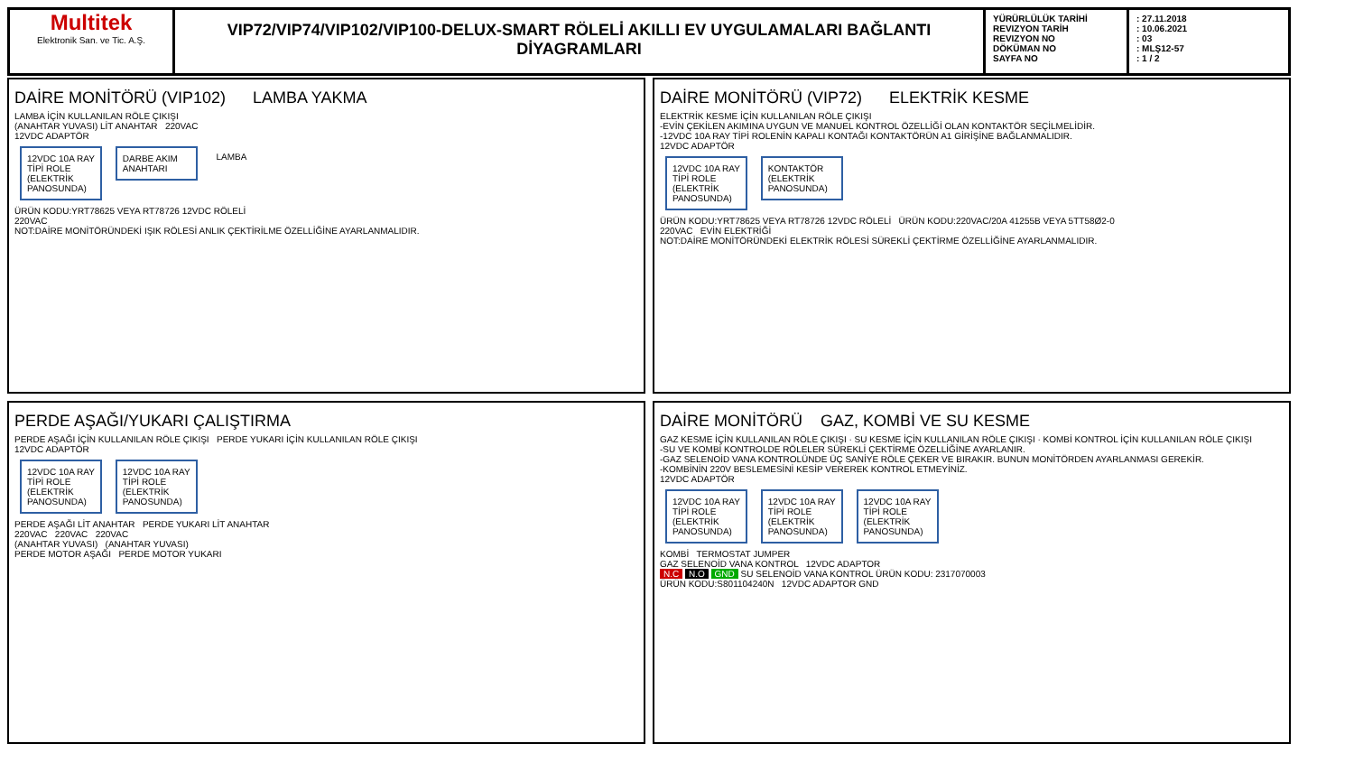Multitek
Elektronik San. ve Tic. A.Ş.
VIP72/VIP74/VIP102/VIP100-DELUX-SMART RÖLELİ AKILLI EV UYGULAMALARI BAĞLANTI DİYAGRAMLARI
YÜRÜRLÜLÜK TARİHİ
REVIZYON TARİH
REVIZYON NO
DÖKÜMAN NO
SAYFA NO
: 27.11.2018
: 10.06.2021
: 03
: MLŞ12-57
: 1 / 2
DAİRE MONİTÖRÜ (VIP102) LAMBA YAKMA
LAMBA İÇİN KULLANILAN RÖLE ÇIKIŞI
(ANAHTAR YUVASI) LİT ANAHTAR 220VAC
12VDC ADAPTÖR
12VDC 10A RAY TİPİ ROLE (ELEKTRİK PANOSUNDA)
DARBE AKIM ANAHTARI
LAMBA
ÜRÜN KODU:YRT78625 VEYA RT78726 12VDC RÖLELİ
220VAC
NOT:DAİRE MONİTÖRÜNDEKİ IŞIK RÖLESİ ANLIK ÇEKTİRİLME ÖZELLİĞİNE AYARLANMALIDIR.
DAİRE MONİTÖRÜ (VIP72) ELEKTRİK KESME
ELEKTRİK KESME İÇİN KULLANILAN RÖLE ÇIKIŞI
-EVİN ÇEKİLEN AKIMINA UYGUN VE MANUEL KONTROL ÖZELLİĞİ OLAN KONTAKTÖR SEÇİLMELİDİR.
-12VDC 10A RAY TİPİ ROLENİN KAPALI KONTAĞI KONTAKTÖRÜN A1 GİRİŞİNE BAĞLANMALIDIR.
12VDC ADAPTÖR
12VDC 10A RAY TİPİ ROLE (ELEKTRİK PANOSUNDA)
KONTAKTÖR (ELEKTRİK PANOSUNDA)
ÜRÜN KODU:YRT78625 VEYA RT78726 12VDC RÖLELİ ÜRÜN KODU:220VAC/20A 41255B VEYA 5TT58Ø2-0
220VAC EVİN ELEKTRİĞİ
NOT:DAİRE MONİTÖRÜNDEKİ ELEKTRİK RÖLESİ SÜREKLİ ÇEKTİRME ÖZELLİĞİNE AYARLANMALIDIR.
PERDE AŞAĞI/YUKARI ÇALIŞTIRMA
PERDE AŞAĞI İÇİN KULLANILAN RÖLE ÇIKIŞI PERDE YUKARI İÇİN KULLANILAN RÖLE ÇIKIŞI
12VDC ADAPTÖR
12VDC 10A RAY TİPİ ROLE (ELEKTRİK PANOSUNDA)
12VDC 10A RAY TİPİ ROLE (ELEKTRİK PANOSUNDA)
PERDE AŞAĞI LİT ANAHTAR PERDE YUKARI LİT ANAHTAR
220VAC 220VAC 220VAC
(ANAHTAR YUVASI) (ANAHTAR YUVASI)
PERDE MOTOR AŞAĞI PERDE MOTOR YUKARI
DAİRE MONİTÖRÜ GAZ, KOMBİ VE SU KESME
GAZ KESME İÇİN KULLANILAN RÖLE ÇIKIŞI · SU KESME İÇİN KULLANILAN RÖLE ÇIKIŞI · KOMBİ KONTROL İÇİN KULLANILAN RÖLE ÇIKIŞI
-SU VE KOMBİ KONTROLDE RÖLELER SÜREKLİ ÇEKTİRME ÖZELLİĞİNE AYARLANIR.
-GAZ SELENOİD VANA KONTROLÜNDE ÜÇ SANİYE RÖLE ÇEKER VE BIRAKIR. BUNUN MONİTÖRDEN AYARLANMASI GEREKİR.
-KOMBİNİN 220V BESLEMESİNİ KESİP VEREREK KONTROL ETMEYİNİZ.
12VDC ADAPTÖR
12VDC 10A RAY TİPİ ROLE (ELEKTRİK PANOSUNDA)
12VDC 10A RAY TİPİ ROLE (ELEKTRİK PANOSUNDA)
12VDC 10A RAY TİPİ ROLE (ELEKTRİK PANOSUNDA)
KOMBİ TERMOSTAT JUMPER
GAZ SELENOİD VANA KONTROL 12VDC ADAPTOR
N.C N.O GND SU SELENOİD VANA KONTROL ÜRÜN KODU: 2317070003
ÜRÜN KODU:S801104240N 12VDC ADAPTOR GND